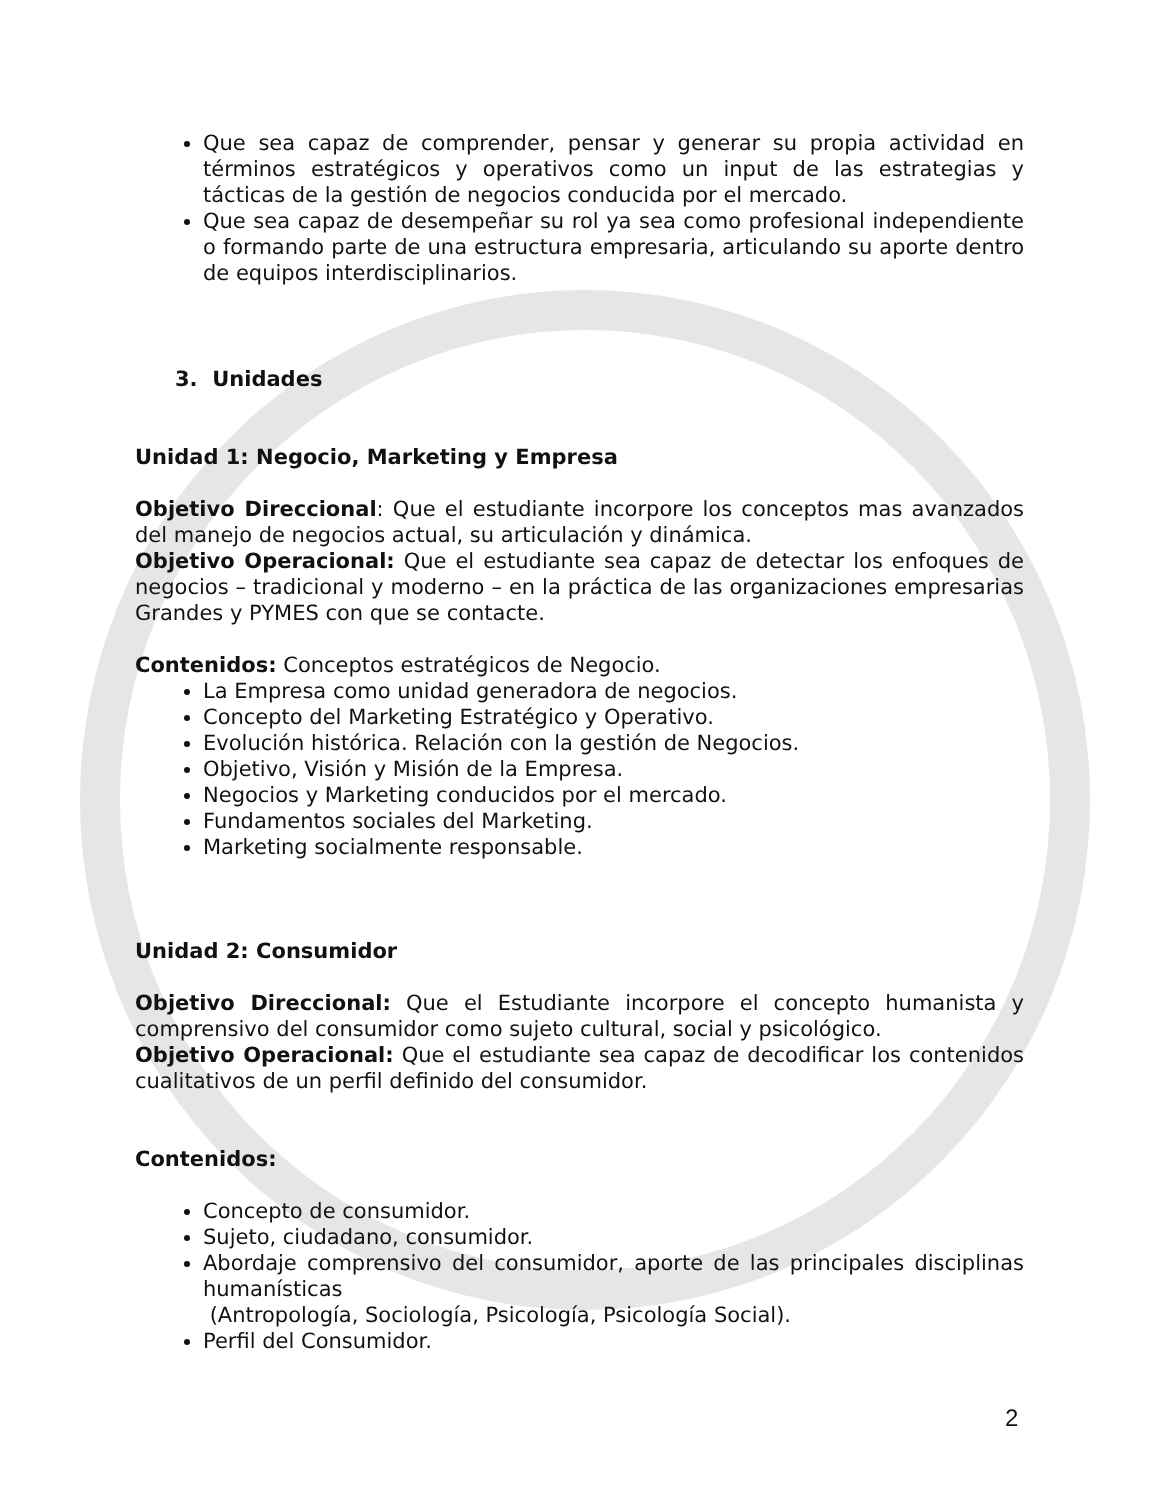Que sea capaz de comprender, pensar y generar su propia actividad en términos estratégicos y operativos como un input de las estrategias y tácticas de la gestión de negocios conducida por el mercado.
Que sea capaz de desempeñar su rol ya sea como profesional independiente o formando parte de una estructura empresaria, articulando su aporte dentro de equipos interdisciplinarios.
3. Unidades
Unidad 1: Negocio, Marketing y Empresa
Objetivo Direccional: Que el estudiante incorpore los conceptos mas avanzados del manejo de negocios actual, su articulación y dinámica.
Objetivo Operacional: Que el estudiante sea capaz de detectar los enfoques de negocios – tradicional y moderno – en la práctica de las organizaciones empresarias Grandes y PYMES con que se contacte.
Contenidos: Conceptos estratégicos de Negocio.
La Empresa como unidad generadora de negocios.
Concepto del Marketing Estratégico y Operativo.
Evolución histórica. Relación con la gestión de Negocios.
Objetivo, Visión y Misión de la Empresa.
Negocios y Marketing conducidos por el mercado.
Fundamentos sociales del Marketing.
Marketing socialmente responsable.
Unidad 2: Consumidor
Objetivo Direccional: Que el Estudiante incorpore el concepto humanista y comprensivo del consumidor como sujeto cultural, social y psicológico.
Objetivo Operacional: Que el estudiante sea capaz de decodificar los contenidos cualitativos de un perfil definido del consumidor.
Contenidos:
Concepto de consumidor.
Sujeto, ciudadano, consumidor.
Abordaje comprensivo del consumidor, aporte de las principales disciplinas humanísticas
(Antropología, Sociología, Psicología, Psicología Social).
Perfil del Consumidor.
2